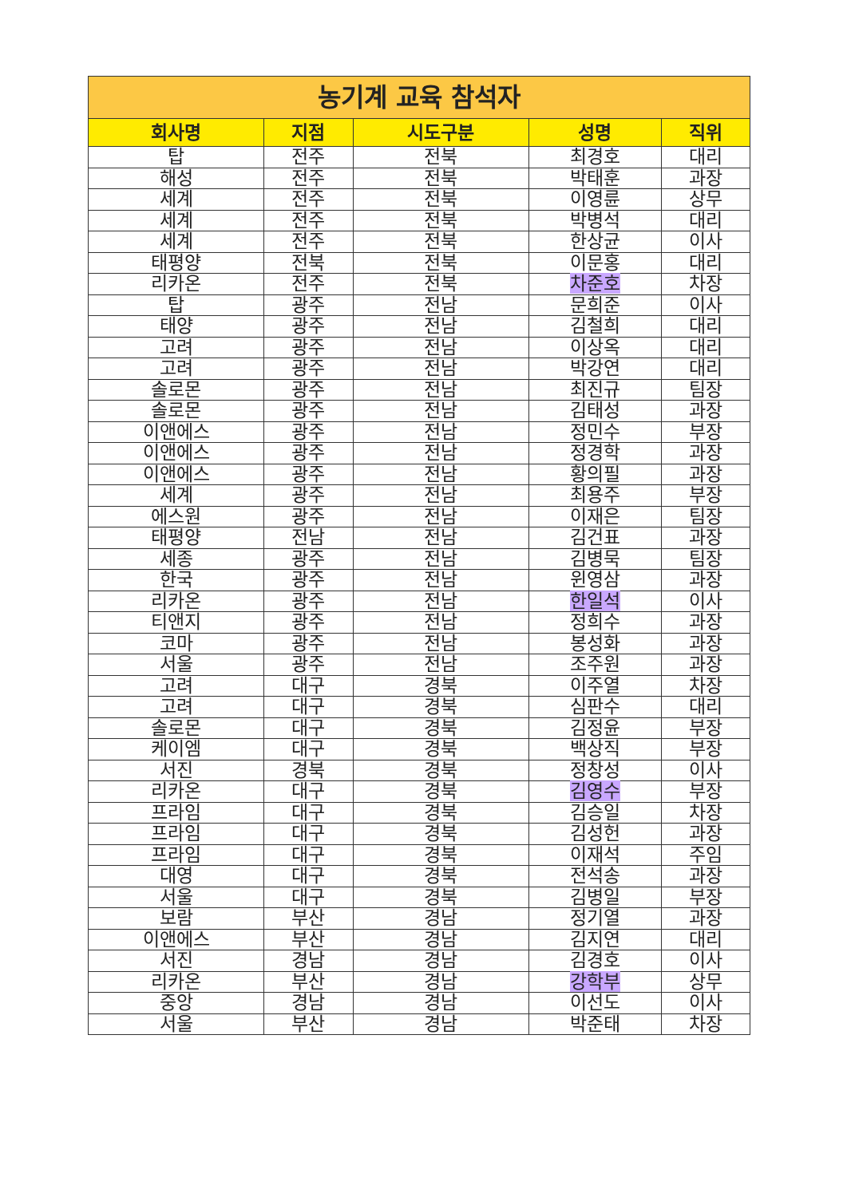| 농기계 교육 참석자 | | | | |
| --- | --- | --- | --- | --- |
| 회사명 | 지점 | 시도구분 | 성명 | 직위 |
| 탑 | 전주 | 전북 | 최경호 | 대리 |
| 해성 | 전주 | 전북 | 박태훈 | 과장 |
| 세계 | 전주 | 전북 | 이영륜 | 상무 |
| 세계 | 전주 | 전북 | 박병석 | 대리 |
| 세계 | 전주 | 전북 | 한상균 | 이사 |
| 태평양 | 전북 | 전북 | 이문홍 | 대리 |
| 리카온 | 전주 | 전북 | 차준호 | 차장 |
| 탑 | 광주 | 전남 | 문희준 | 이사 |
| 태양 | 광주 | 전남 | 김철희 | 대리 |
| 고려 | 광주 | 전남 | 이상옥 | 대리 |
| 고려 | 광주 | 전남 | 박강연 | 대리 |
| 솔로몬 | 광주 | 전남 | 최진규 | 팀장 |
| 솔로몬 | 광주 | 전남 | 김태성 | 과장 |
| 이앤에스 | 광주 | 전남 | 정민수 | 부장 |
| 이앤에스 | 광주 | 전남 | 정경학 | 과장 |
| 이앤에스 | 광주 | 전남 | 황의필 | 과장 |
| 세계 | 광주 | 전남 | 최용주 | 부장 |
| 에스원 | 광주 | 전남 | 이재은 | 팀장 |
| 태평양 | 전남 | 전남 | 김건표 | 과장 |
| 세종 | 광주 | 전남 | 김병묵 | 팀장 |
| 한국 | 광주 | 전남 | 윈영삼 | 과장 |
| 리카온 | 광주 | 전남 | 한일석 | 이사 |
| 티앤지 | 광주 | 전남 | 정희수 | 과장 |
| 코마 | 광주 | 전남 | 봉성화 | 과장 |
| 서울 | 광주 | 전남 | 조주원 | 과장 |
| 고려 | 대구 | 경북 | 이주열 | 차장 |
| 고려 | 대구 | 경북 | 심판수 | 대리 |
| 솔로몬 | 대구 | 경북 | 김정윤 | 부장 |
| 케이엠 | 대구 | 경북 | 백상직 | 부장 |
| 서진 | 경북 | 경북 | 정창성 | 이사 |
| 리카온 | 대구 | 경북 | 김영수 | 부장 |
| 프라임 | 대구 | 경북 | 김승일 | 차장 |
| 프라임 | 대구 | 경북 | 김성헌 | 과장 |
| 프라임 | 대구 | 경북 | 이재석 | 주임 |
| 대영 | 대구 | 경북 | 전석송 | 과장 |
| 서울 | 대구 | 경북 | 김병일 | 부장 |
| 보람 | 부산 | 경남 | 정기열 | 과장 |
| 이앤에스 | 부산 | 경남 | 김지연 | 대리 |
| 서진 | 경남 | 경남 | 김경호 | 이사 |
| 리카온 | 부산 | 경남 | 강학부 | 상무 |
| 중앙 | 경남 | 경남 | 이선도 | 이사 |
| 서울 | 부산 | 경남 | 박준태 | 차장 |